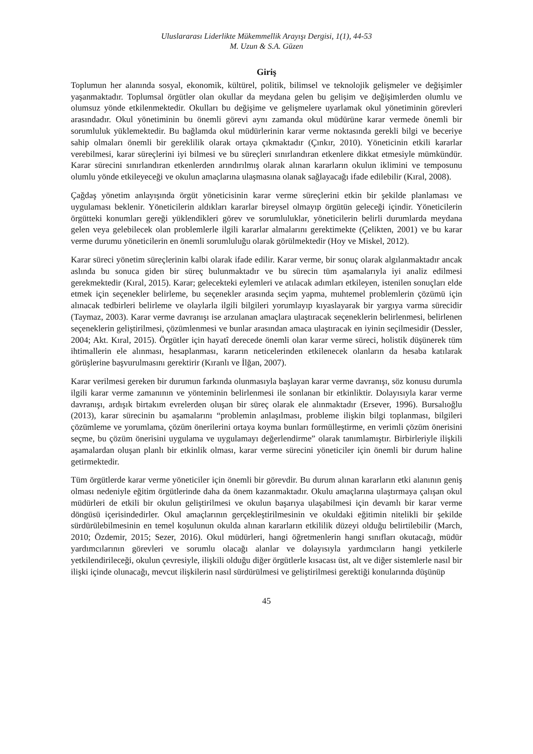Uluslararası Liderlikte Mükemmellik Arayışı Dergisi, 1(1), 44-53
M. Uzun & S.A. Güzen
Giriş
Toplumun her alanında sosyal, ekonomik, kültürel, politik, bilimsel ve teknolojik gelişmeler ve değişimler yaşanmaktadır. Toplumsal örgütler olan okullar da meydana gelen bu gelişim ve değişimlerden olumlu ve olumsuz yönde etkilenmektedir. Okulları bu değişime ve gelişmelere uyarlamak okul yönetiminin görevleri arasındadır. Okul yönetiminin bu önemli görevi aynı zamanda okul müdürüne karar vermede önemli bir sorumluluk yüklemektedir. Bu bağlamda okul müdürlerinin karar verme noktasında gerekli bilgi ve beceriye sahip olmaları önemli bir gereklilik olarak ortaya çıkmaktadır (Çınkır, 2010). Yöneticinin etkili kararlar verebilmesi, karar süreçlerini iyi bilmesi ve bu süreçleri sınırlandıran etkenlere dikkat etmesiyle mümkündür. Karar sürecini sınırlandıran etkenlerden arındırılmış olarak alınan kararların okulun iklimini ve temposunu olumlu yönde etkileyeceği ve okulun amaçlarına ulaşmasına olanak sağlayacağı ifade edilebilir (Kıral, 2008).
Çağdaş yönetim anlayışında örgüt yöneticisinin karar verme süreçlerini etkin bir şekilde planlaması ve uygulaması beklenir. Yöneticilerin aldıkları kararlar bireysel olmayıp örgütün geleceği içindir. Yöneticilerin örgütteki konumları gereği yüklendikleri görev ve sorumluluklar, yöneticilerin belirli durumlarda meydana gelen veya gelebilecek olan problemlerle ilgili kararlar almalarını gerektimekte (Çelikten, 2001) ve bu karar verme durumu yöneticilerin en önemli sorumluluğu olarak görülmektedir (Hoy ve Miskel, 2012).
Karar süreci yönetim süreçlerinin kalbi olarak ifade edilir. Karar verme, bir sonuç olarak algılanmaktadır ancak aslında bu sonuca giden bir süreç bulunmaktadır ve bu sürecin tüm aşamalarıyla iyi analiz edilmesi gerekmektedir (Kıral, 2015). Karar; gelecekteki eylemleri ve atılacak adımları etkileyen, istenilen sonuçları elde etmek için seçenekler belirleme, bu seçenekler arasında seçim yapma, muhtemel problemlerin çözümü için alınacak tedbirleri belirleme ve olaylarla ilgili bilgileri yorumlayıp kıyaslayarak bir yargıya varma sürecidir (Taymaz, 2003). Karar verme davranışı ise arzulanan amaçlara ulaştıracak seçeneklerin belirlenmesi, belirlenen seçeneklerin geliştirilmesi, çözümlenmesi ve bunlar arasından amaca ulaştıracak en iyinin seçilmesidir (Dessler, 2004; Akt. Kıral, 2015). Örgütler için hayatî derecede önemli olan karar verme süreci, holistik düşünerek tüm ihtimallerin ele alınması, hesaplanması, kararın neticelerinden etkilenecek olanların da hesaba katılarak görüşlerine başvurulmasını gerektirir (Kıranlı ve İlğan, 2007).
Karar verilmesi gereken bir durumun farkında olunmasıyla başlayan karar verme davranışı, söz konusu durumla ilgili karar verme zamanının ve yönteminin belirlenmesi ile sonlanan bir etkinliktir. Dolayısıyla karar verme davranışı, ardışık birtakım evrelerden oluşan bir süreç olarak ele alınmaktadır (Ersever, 1996). Bursalıoğlu (2013), karar sürecinin bu aşamalarını “problemin anlaşılması, probleme ilişkin bilgi toplanması, bilgileri çözümleme ve yorumlama, çözüm önerilerini ortaya koyma bunları formülleştirme, en verimli çözüm önerisini seçme, bu çözüm önerisini uygulama ve uygulamayı değerlendirme” olarak tanımlamıştır. Birbirleriyle ilişkili aşamalardan oluşan planlı bir etkinlik olması, karar verme sürecini yöneticiler için önemli bir durum haline getirmektedir.
Tüm örgütlerde karar verme yöneticiler için önemli bir görevdir. Bu durum alınan kararların etki alanının geniş olması nedeniyle eğitim örgütlerinde daha da önem kazanmaktadır. Okulu amaçlarına ulaştırmaya çalışan okul müdürleri de etkili bir okulun geliştirilmesi ve okulun başarıya ulaşabilmesi için devamlı bir karar verme döngüsü içerisindedirler. Okul amaçlarının gerçekleştirilmesinin ve okuldaki eğitimin nitelikli bir şekilde sürdürülebilmesinin en temel koşulunun okulda alınan kararların etkililik düzeyi olduğu belirtilebilir (March, 2010; Özdemir, 2015; Sezer, 2016). Okul müdürleri, hangi öğretmenlerin hangi sınıfları okutacağı, müdür yardımcılarının görevleri ve sorumlu olacağı alanlar ve dolayısıyla yardımcıların hangi yetkilerle yetkilendirileceği, okulun çevresiyle, ilişkili olduğu diğer örgütlerle kısacası üst, alt ve diğer sistemlerle nasıl bir ilişki içinde olunacağı, mevcut ilişkilerin nasıl sürdürülmesi ve geliştirilmesi gerektiği konularında düşünüp
45